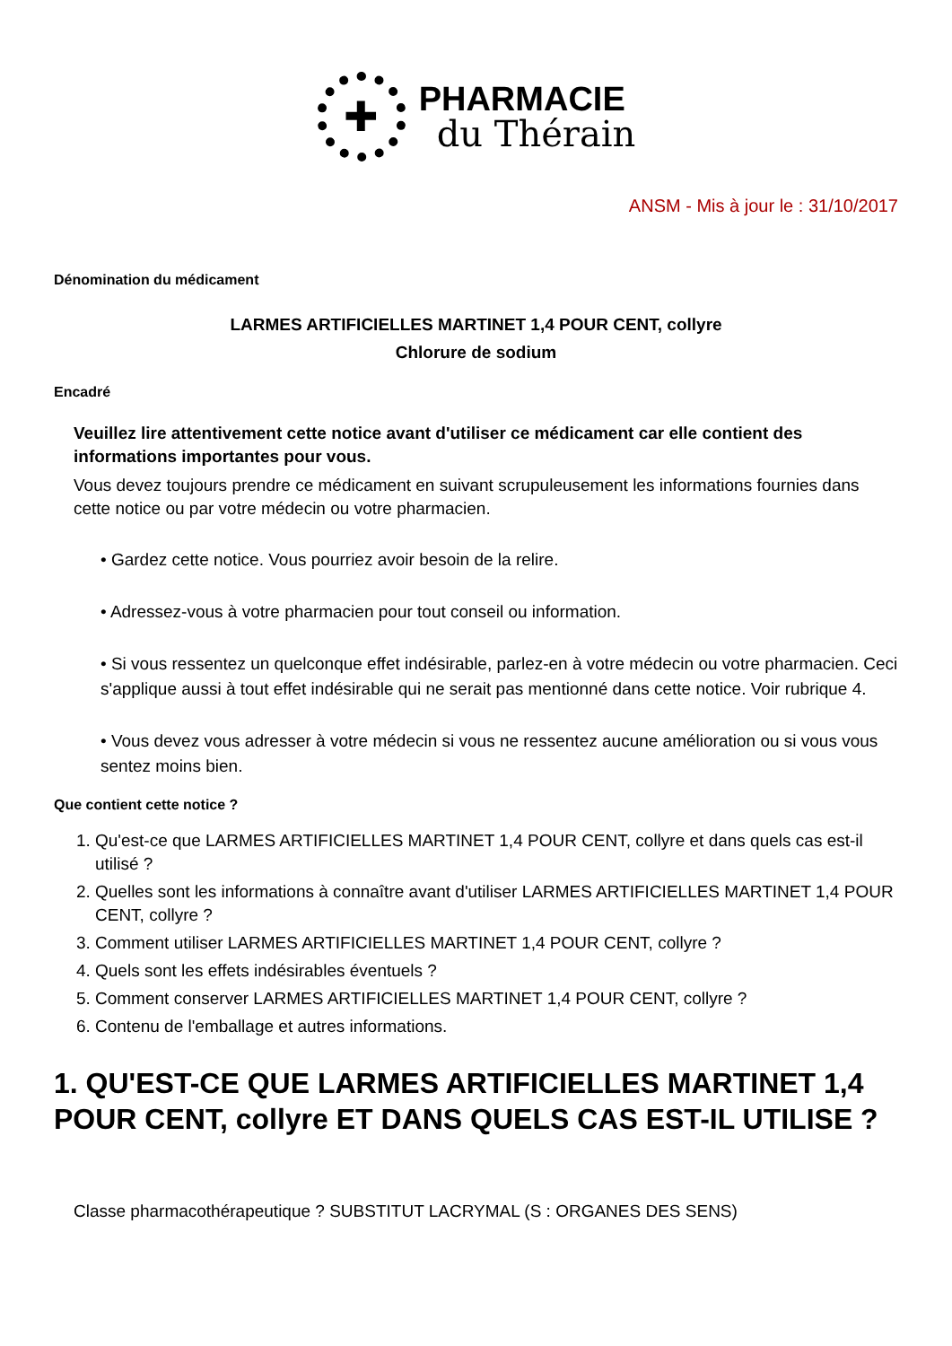✚
PHARMACIE
du Thérain
ANSM - Mis à jour le : 31/10/2017
Dénomination du médicament
LARMES ARTIFICIELLES MARTINET 1,4 POUR CENT, collyre
Chlorure de sodium
Encadré
Veuillez lire attentivement cette notice avant d'utiliser ce médicament car elle contient des informations importantes pour vous.
Vous devez toujours prendre ce médicament en suivant scrupuleusement les informations fournies dans cette notice ou par votre médecin ou votre pharmacien.
• Gardez cette notice. Vous pourriez avoir besoin de la relire.
• Adressez-vous à votre pharmacien pour tout conseil ou information.
• Si vous ressentez un quelconque effet indésirable, parlez-en à votre médecin ou votre pharmacien. Ceci s'applique aussi à tout effet indésirable qui ne serait pas mentionné dans cette notice. Voir rubrique 4.
• Vous devez vous adresser à votre médecin si vous ne ressentez aucune amélioration ou si vous vous sentez moins bien.
Que contient cette notice ?
1. Qu'est-ce que LARMES ARTIFICIELLES MARTINET 1,4 POUR CENT, collyre et dans quels cas est-il utilisé ?
2. Quelles sont les informations à connaître avant d'utiliser LARMES ARTIFICIELLES MARTINET 1,4 POUR CENT, collyre ?
3. Comment utiliser LARMES ARTIFICIELLES MARTINET 1,4 POUR CENT, collyre ?
4. Quels sont les effets indésirables éventuels ?
5. Comment conserver LARMES ARTIFICIELLES MARTINET 1,4 POUR CENT, collyre ?
6. Contenu de l'emballage et autres informations.
1. QU'EST-CE QUE LARMES ARTIFICIELLES MARTINET 1,4 POUR CENT, collyre ET DANS QUELS CAS EST-IL UTILISE ?
Classe pharmacothérapeutique ? SUBSTITUT LACRYMAL (S : ORGANES DES SENS)